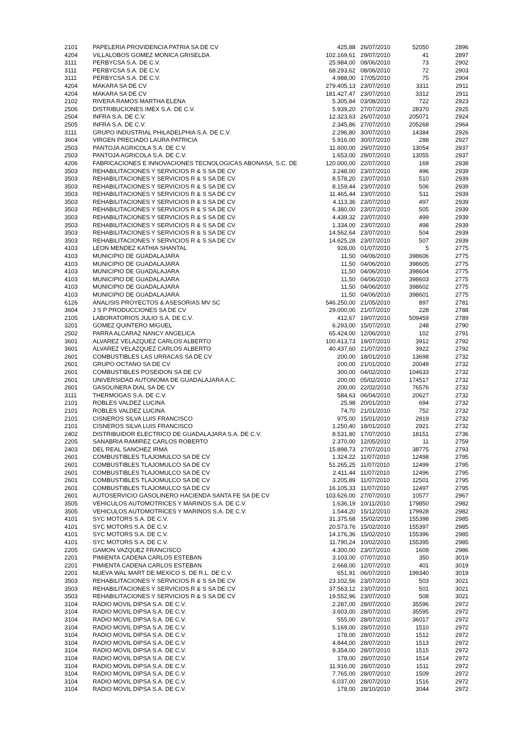| 2101 | PAPELERIA PROVIDENCIA PATRIA SA DE CV | 425,88 | 26/07/2010 | 52050 | 2896 |
| 4204 | VILLALOBOS GOMEZ MONICA GRISELDA | 102.169,61 | 29/07/2010 | 41 | 2897 |
| 3111 | PERBYCSA S.A. DE C.V. | 25.984,00 | 08/06/2010 | 73 | 2902 |
| 3111 | PERBYCSA S.A. DE C.V. | 68.293,62 | 08/06/2010 | 72 | 2903 |
| 3111 | PERBYCSA S.A. DE C.V. | 4.988,00 | 17/05/2010 | 75 | 2904 |
| 4204 | MAKARA SA DE CV | 279.405,13 | 23/07/2010 | 3311 | 2911 |
| 4204 | MAKARA SA DE CV | 181.427,47 | 23/07/2010 | 3312 | 2911 |
| 2102 | RIVERA RAMOS MARTHA ELENA | 5.305,84 | 03/08/2010 | 722 | 2923 |
| 2506 | DISTRIBUCIONES IMEX S.A. DE C.V. | 5.939,20 | 27/07/2010 | 28370 | 2925 |
| 2504 | INFRA S.A. DE C.V. | 12.323,63 | 26/07/2010 | 205071 | 2924 |
| 2505 | INFRA S.A. DE C.V. | 2.345,86 | 27/07/2010 | 205268 | 2964 |
| 3111 | GRUPO INDUSTRIAL PHILADELPHIA S.A. DE C.V. | 2.296,80 | 30/07/2010 | 14384 | 2926 |
| 3604 | VIRGEN PRECIADO LAURA PATRICIA | 5.916,00 | 30/07/2010 | 288 | 2927 |
| 2503 | PANTOJA AGRICOLA S.A. DE C.V. | 11.600,00 | 29/07/2010 | 13054 | 2937 |
| 2503 | PANTOJA AGRICOLA S.A. DE C.V. | 1.653,00 | 29/07/2010 | 13055 | 2937 |
| 4206 | FABRICACIONES E INNOVACIONES TECNOLOGICAS ABONASA, S.C. DE | 120.000,00 | 22/07/2010 | 169 | 2938 |
| 3503 | REHABILITACIONES Y SERVICIOS R & S SA DE CV | 3.248,00 | 23/07/2010 | 496 | 2939 |
| 3503 | REHABILITACIONES Y SERVICIOS R & S SA DE CV | 8.578,20 | 23/07/2010 | 510 | 2939 |
| 3503 | REHABILITACIONES Y SERVICIOS R & S SA DE CV | 8.159,44 | 23/07/2010 | 506 | 2939 |
| 3503 | REHABILITACIONES Y SERVICIOS R & S SA DE CV | 11.465,44 | 23/07/2010 | 511 | 2939 |
| 3503 | REHABILITACIONES Y SERVICIOS R & S SA DE CV | 4.113,36 | 23/07/2010 | 497 | 2939 |
| 3503 | REHABILITACIONES Y SERVICIOS R & S SA DE CV | 6.380,00 | 23/07/2010 | 505 | 2939 |
| 3503 | REHABILITACIONES Y SERVICIOS R & S SA DE CV | 4.439,32 | 23/07/2010 | 499 | 2939 |
| 3503 | REHABILITACIONES Y SERVICIOS R & S SA DE CV | 1.334,00 | 23/07/2010 | 498 | 2939 |
| 3503 | REHABILITACIONES Y SERVICIOS R & S SA DE CV | 14.562,64 | 23/07/2010 | 504 | 2939 |
| 3503 | REHABILITACIONES Y SERVICIOS R & S SA DE CV | 14.625,28 | 23/07/2010 | 507 | 2939 |
| 4103 | LEON MENDEZ KATHIA SHANTAL | 928,00 | 01/07/2010 | 5 | 2775 |
| 4103 | MUNICIPIO DE GUADALAJARA | 11,50 | 04/06/2010 | 398606 | 2775 |
| 4103 | MUNICIPIO DE GUADALAJARA | 11,50 | 04/06/2010 | 398605 | 2775 |
| 4103 | MUNICIPIO DE GUADALAJARA | 11,50 | 04/06/2010 | 398604 | 2775 |
| 4103 | MUNICIPIO DE GUADALAJARA | 11,50 | 04/06/2010 | 398603 | 2775 |
| 4103 | MUNICIPIO DE GUADALAJARA | 11,50 | 04/06/2010 | 398602 | 2775 |
| 4103 | MUNICIPIO DE GUADALAJARA | 11,50 | 04/06/2010 | 398601 | 2775 |
| 6126 | ANALISIS PROYECTOS & ASESORIAS MV SC | 546.250,00 | 21/05/2010 | 897 | 2781 |
| 3604 | J S P PRODUCCIONES SA DE CV | 29.000,00 | 21/07/2010 | 228 | 2788 |
| 2105 | LABORATORIOS JULIO S.A. DE C.V. | 412,67 | 19/07/2010 | 509459 | 2789 |
| 3201 | GOMEZ QUINTERO MIGUEL | 6.293,00 | 15/07/2010 | 248 | 2790 |
| 2502 | PARRA ALCARAZ NANCY ANGELICA | 65.424,00 | 12/06/2010 | 102 | 2791 |
| 3601 | ALVAREZ VELAZQUEZ CARLOS ALBERTO | 100.413,73 | 19/07/2010 | 3912 | 2792 |
| 3601 | ALVAREZ VELAZQUEZ CARLOS ALBERTO | 40.437,60 | 21/07/2010 | 3922 | 2792 |
| 2601 | COMBUSTIBLES LAS URRACAS SA DE CV | 200,00 | 18/01/2010 | 13698 | 2732 |
| 2601 | GRUPO OCTANO SA DE CV | 200,00 | 21/01/2010 | 20049 | 2732 |
| 2601 | COMBUSTIBLES POSEIDON SA DE CV | 300,00 | 04/02/2010 | 104633 | 2732 |
| 2601 | UNIVERSIDAD AUTONOMA DE GUADALAJARA A.C. | 200,00 | 05/02/2010 | 174517 | 2732 |
| 2601 | GASOLINERA DIAL SA DE CV | 200,00 | 22/02/2010 | 76576 | 2732 |
| 3111 | THERMOGAS S.A. DE C.V. | 584,63 | 06/04/2010 | 20627 | 2732 |
| 2101 | ROBLES VALDEZ LUCINA | 25,98 | 20/01/2010 | 694 | 2732 |
| 2101 | ROBLES VALDEZ LUCINA | 74,70 | 21/01/2010 | 752 | 2732 |
| 2101 | CISNEROS SILVA LUIS FRANCISCO | 975,00 | 15/01/2010 | 2919 | 2732 |
| 2101 | CISNEROS SILVA LUIS FRANCISCO | 1.250,40 | 18/01/2010 | 2921 | 2732 |
| 2402 | DISTRIBUIDOR ELECTRICO DE GUADALAJARA S.A. DE C.V. | 8.531,80 | 17/07/2010 | 18151 | 2736 |
| 2205 | SANABRIA RAMIREZ CARLOS ROBERTO | 2.370,00 | 12/05/2010 | 11 | 2759 |
| 2403 | DEL REAL SANCHEZ IRMA | 15.898,73 | 27/07/2010 | 38775 | 2793 |
| 2601 | COMBUSTIBLES TLAJOMULCO SA DE CV | 1.324,22 | 11/07/2010 | 12498 | 2795 |
| 2601 | COMBUSTIBLES TLAJOMULCO SA DE CV | 51.265,25 | 11/07/2010 | 12499 | 2795 |
| 2601 | COMBUSTIBLES TLAJOMULCO SA DE CV | 2.411,44 | 11/07/2010 | 12496 | 2795 |
| 2601 | COMBUSTIBLES TLAJOMULCO SA DE CV | 3.205,89 | 11/07/2010 | 12501 | 2795 |
| 2601 | COMBUSTIBLES TLAJOMULCO SA DE CV | 16.105,33 | 11/07/2010 | 12497 | 2795 |
| 2601 | AUTOSERVICIO GASOLINERO HACIENDA SANTA FE SA DE CV | 103.626,00 | 27/07/2010 | 10577 | 2967 |
| 3505 | VEHICULOS AUTOMOTRICES Y MARINOS S.A. DE C.V. | 1.636,19 | 10/11/2010 | 179850 | 2982 |
| 3505 | VEHICULOS AUTOMOTRICES Y MARINOS S.A. DE C.V. | 1.544,20 | 15/12/2010 | 179928 | 2982 |
| 4101 | SYC MOTORS S.A. DE C.V. | 31.375,68 | 15/02/2010 | 155398 | 2985 |
| 4101 | SYC MOTORS S.A. DE C.V. | 20.573,76 | 15/02/2010 | 155397 | 2985 |
| 4101 | SYC MOTORS S.A. DE C.V. | 14.176,36 | 15/02/2010 | 155396 | 2985 |
| 4101 | SYC MOTORS S.A. DE C.V. | 11.790,24 | 10/02/2010 | 155395 | 2985 |
| 2205 | GAMON VAZQUEZ FRANCISCO | 4.300,00 | 23/07/2010 | 1609 | 2986 |
| 2201 | PIMIENTA CADENA CARLOS ESTEBAN | 3.103,00 | 07/07/2010 | 350 | 3019 |
| 2201 | PIMIENTA CADENA CARLOS ESTEBAN | 2.668,00 | 12/07/2010 | 401 | 3019 |
| 2201 | NUEVA WAL MART DE MEXICO S. DE R.L. DE C.V. | 651,91 | 06/07/2010 | 199340 | 3019 |
| 3503 | REHABILITACIONES Y SERVICIOS R & S SA DE CV | 23.102,56 | 23/07/2010 | 503 | 3021 |
| 3503 | REHABILITACIONES Y SERVICIOS R & S SA DE CV | 37.563,12 | 23/07/2010 | 501 | 3021 |
| 3503 | REHABILITACIONES Y SERVICIOS R & S SA DE CV | 19.552,96 | 23/07/2010 | 508 | 3021 |
| 3104 | RADIO MOVIL DIPSA S.A. DE C.V. | 2.287,00 | 28/07/2010 | 35596 | 2972 |
| 3104 | RADIO MOVIL DIPSA S.A. DE C.V. | 3.603,00 | 28/07/2010 | 35595 | 2972 |
| 3104 | RADIO MOVIL DIPSA S.A. DE C.V. | 555,00 | 28/07/2010 | 36017 | 2972 |
| 3104 | RADIO MOVIL DIPSA S.A. DE C.V. | 5.169,00 | 28/07/2010 | 1510 | 2972 |
| 3104 | RADIO MOVIL DIPSA S.A. DE C.V. | 178,00 | 28/07/2010 | 1512 | 2972 |
| 3104 | RADIO MOVIL DIPSA S.A. DE C.V. | 4.844,00 | 28/07/2010 | 1513 | 2972 |
| 3104 | RADIO MOVIL DIPSA S.A. DE C.V. | 9.354,00 | 28/07/2010 | 1515 | 2972 |
| 3104 | RADIO MOVIL DIPSA S.A. DE C.V. | 178,00 | 28/07/2010 | 1514 | 2972 |
| 3104 | RADIO MOVIL DIPSA S.A. DE C.V. | 11.916,00 | 28/07/2010 | 1511 | 2972 |
| 3104 | RADIO MOVIL DIPSA S.A. DE C.V. | 7.765,00 | 28/07/2010 | 1509 | 2972 |
| 3104 | RADIO MOVIL DIPSA S.A. DE C.V. | 6.037,00 | 28/07/2010 | 1516 | 2972 |
| 3104 | RADIO MOVIL DIPSA S.A. DE C.V. | 178,00 | 28/10/2010 | 3044 | 2972 |